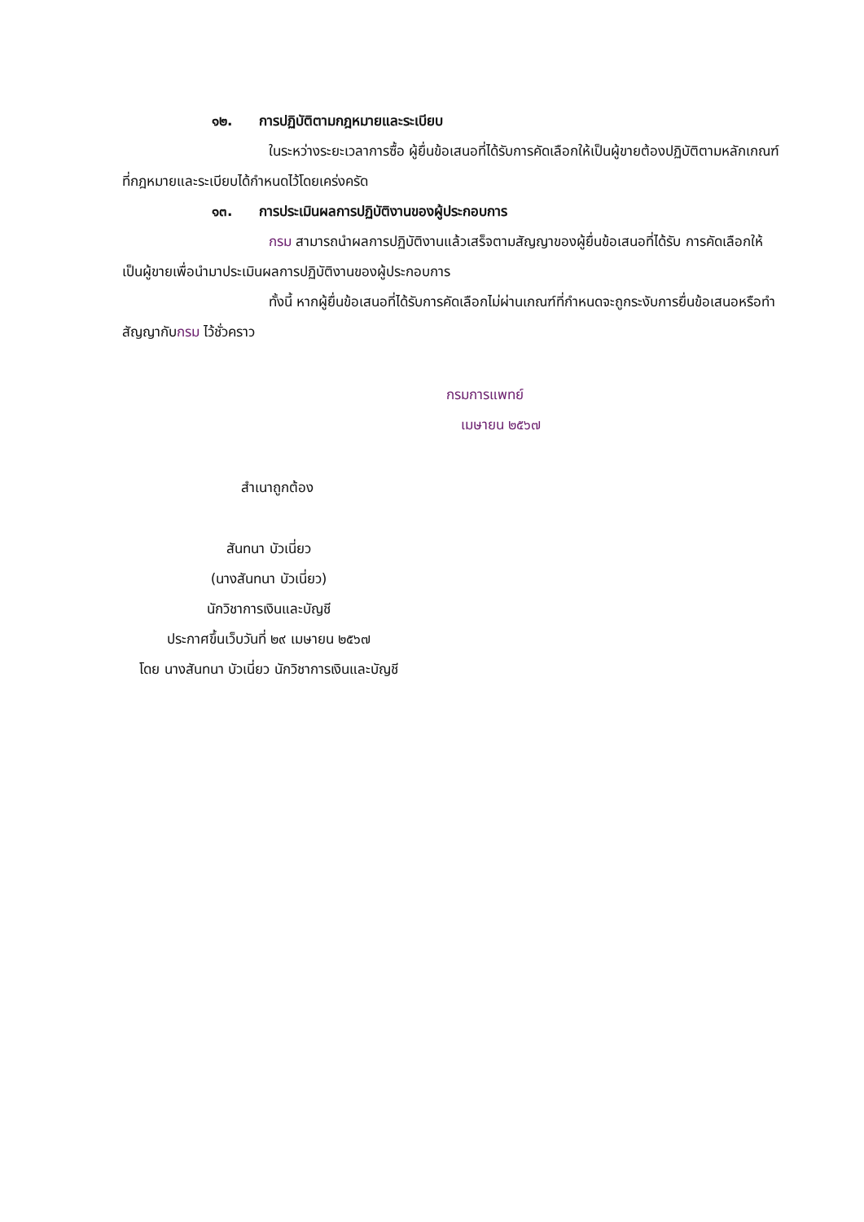๑๒. การปฏิบัติตามกฎหมายและระเบียบ
ในระหว่างระยะเวลาการซื้อ ผู้ยื่นข้อเสนอที่ได้รับการคัดเลือกให้เป็นผู้ขายต้องปฏิบัติตามหลักเกณฑ์ที่กฎหมายและระเบียบได้กำหนดไว้โดยเคร่งครัด
๑๓. การประเมินผลการปฏิบัติงานของผู้ประกอบการ
กรม สามารถนำผลการปฏิบัติงานแล้วเสร็จตามสัญญาของผู้ยื่นข้อเสนอที่ได้รับ การคัดเลือกให้เป็นผู้ขายเพื่อนำมาประเมินผลการปฏิบัติงานของผู้ประกอบการ
ทั้งนี้ หากผู้ยื่นข้อเสนอที่ได้รับการคัดเลือกไม่ผ่านเกณฑ์ที่กำหนดจะถูกระงับการยื่นข้อเสนอหรือทำสัญญากับกรม ไว้ชั่วคราว
กรมการแพทย์
เมษายน ๒๕๖๗
สำเนาถูกต้อง
สันทนา บัวเนี่ยว
(นางสันทนา บัวเนี่ยว)
นักวิชาการเงินและบัญชี
ประกาศขึ้นเว็บวันที่ ๒๙ เมษายน ๒๕๖๗
โดย นางสันทนา บัวเนี่ยว นักวิชาการเงินและบัญชี